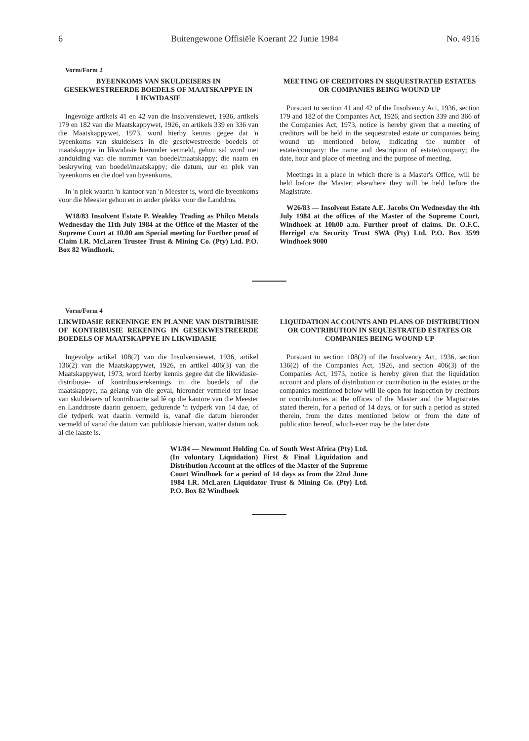6 Buitengewone Offisiële Koerant 22 Junie 1984 No. 4916
Vorm/Form 2
BYEENKOMS VAN SKULDEISERS IN GESEKWESTREERDE BOEDELS OF MAATSKAPPYE IN LIKWIDASIE
Ingevolge artikels 41 en 42 van die Insolvensiewet, 1936, artikels 179 en 182 van die Maatskappywet, 1926, en artikels 339 en 336 van die Maatskappywet, 1973, word hierby kennis gegee dat 'n byeenkoms van skuldeisers in die gesekwestreerde boedels of maatskappye in likwidasie hieronder vermeld, gehou sal word met aanduiding van die nommer van boedel/maatskappy; die naam en beskrywing van boedel/maatskappy; die datum, uur en plek van byeenkoms en die doel van byeenkoms.
In 'n plek waarin 'n kantoor van 'n Meester is, word die byeenkoms voor die Meester gehou en in ander plekke voor die Landdros.
W18/83 Insolvent Estate P. Weakley Trading as Philco Metals Wednesday the 11th July 1984 at the Office of the Master of the Supreme Court at 10.00 am Special meeting for Further proof of Claim I.R. McLaren Trustee Trust & Mining Co. (Pty) Ltd. P.O. Box 82 Windhoek.
MEETING OF CREDITORS IN SEQUESTRATED ESTATES OR COMPANIES BEING WOUND UP
Pursuant to section 41 and 42 of the Insolvency Act, 1936, section 179 and 182 of the Companies Act, 1926, and section 339 and 366 of the Companies Act, 1973, notice is hereby given that a meeting of creditors will be held in the sequestrated estate or companies being wound up mentioned below, indicating the number of estate/company: the name and description of estate/company; the date, hour and place of meeting and the purpose of meeting.
Meetings in a place in which there is a Master's Office, will be held before the Master; elsewhere they will be held before the Magistrate.
W26/83 — Insolvent Estate A.E. Jacobs On Wednesday the 4th July 1984 at the offices of the Master of the Supreme Court, Windhoek at 10h00 a.m. Further proof of claims. Dr. O.F.C. Herrigel c/o Security Trust SWA (Pty) Ltd. P.O. Box 3599 Windhoek 9000
Vorm/Form 4
LIKWIDASIE REKENINGE EN PLANNE VAN DISTRIBUSIE OF KONTRIBUSIE REKENING IN GESEKWESTREERDE BOEDELS OF MAATSKAPPYE IN LIKWIDASIE
Ingevolge artikel 108(2) van die Insolvensiewet, 1936, artikel 136(2) van die Maatskappywet, 1926, en artikel 406(3) van die Maatskappywet, 1973, word hierby kennis gegee dat die likwidasie- distribusie- of kontribusierekenings in die boedels of die maatskappye, na gelang van die geval, hieronder vermeld ter insae van skuldeisers of kontribuante sal lê op die kantore van die Meester en Landdroste daarin genoem, gedurende 'n tydperk van 14 dae, of die tydperk wat daarin vermeld is, vanaf die datum hieronder vermeld of vanaf die datum van publikasie hiervan, watter datum ook al die laaste is.
LIQUIDATION ACCOUNTS AND PLANS OF DISTRIBUTION OR CONTRIBUTION IN SEQUESTRATED ESTATES OR COMPANIES BEING WOUND UP
Pursuant to section 108(2) of the Insolvency Act, 1936, section 136(2) of the Companies Act, 1926, and section 406(3) of the Companies Act, 1973, notice is hereby given that the liquidation account and plans of distribution or contribution in the estates or the companies mentioned below will lie open for inspection by creditors or contributories at the offices of the Master and the Magistrates stated therein, for a period of 14 days, or for such a period as stated therein, from the dates mentioned below or from the date of publication hereof, which-ever may be the later date.
W1/84 — Newmont Holding Co. of South West Africa (Pty) Ltd. (In voluntary Liquidation) First & Final Liquidation and Distribution Account at the offices of the Master of the Supreme Court Windhoek for a period of 14 days as from the 22nd June 1984 I.R. McLaren Liquidator Trust & Mining Co. (Pty) Ltd. P.O. Box 82 Windhoek